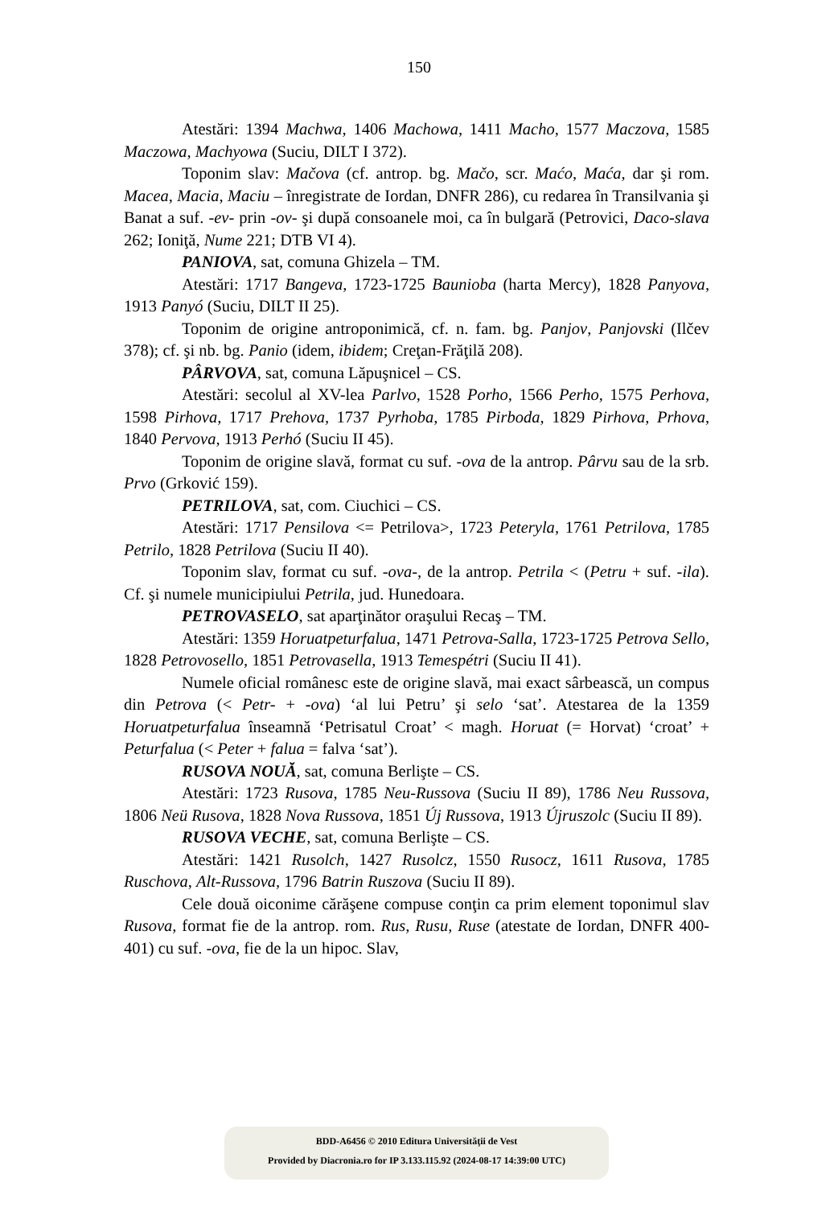150
Atestări: 1394 Machwa, 1406 Machowa, 1411 Macho, 1577 Maczova, 1585 Maczowa, Machyowa (Suciu, DILT I 372).
Toponim slav: Mačova (cf. antrop. bg. Mačo, scr. Maćo, Maća, dar şi rom. Macea, Macia, Maciu – înregistrate de Iordan, DNFR 286), cu redarea în Transilvania şi Banat a suf. -ev- prin -ov- şi după consoanele moi, ca în bulgară (Petrovici, Daco-slava 262; Ioniţă, Nume 221; DTB VI 4).
PANIOVA, sat, comuna Ghizela – TM.
Atestări: 1717 Bangeva, 1723-1725 Baunioba (harta Mercy), 1828 Panyova, 1913 Panyó (Suciu, DILT II 25).
Toponim de origine antroponimică, cf. n. fam. bg. Panjov, Panjovski (Ilčev 378); cf. şi nb. bg. Panio (idem, ibidem; Creţan-Frăţilă 208).
PÂRVOVA, sat, comuna Lăpuşnicel – CS.
Atestări: secolul al XV-lea Parlvo, 1528 Porho, 1566 Perho, 1575 Perhova, 1598 Pirhova, 1717 Prehova, 1737 Pyrhoba, 1785 Pirboda, 1829 Pirhova, Prhova, 1840 Pervova, 1913 Perhó (Suciu II 45).
Toponim de origine slavă, format cu suf. -ova de la antrop. Pârvu sau de la srb. Prvo (Grković 159).
PETRILOVA, sat, com. Ciuchici – CS.
Atestări: 1717 Pensilova <= Petrilova>, 1723 Peteryla, 1761 Petrilova, 1785 Petrilo, 1828 Petrilova (Suciu II 40).
Toponim slav, format cu suf. -ova-, de la antrop. Petrila < (Petru + suf. -ila). Cf. şi numele municipiului Petrila, jud. Hunedoara.
PETROVASELO, sat aparţinător oraşului Recaş – TM.
Atestări: 1359 Horuatpeturfalua, 1471 Petrova-Salla, 1723-1725 Petrova Sello, 1828 Petrovosello, 1851 Petrovasella, 1913 Temespétri (Suciu II 41).
Numele oficial românesc este de origine slavă, mai exact sârbească, un compus din Petrova (< Petr- + -ova) ‘al lui Petru’ şi selo ‘sat’. Atestarea de la 1359 Horuatpeturfalua înseamnă ‘Petrisatul Croat’ < magh. Horuat (= Horvat) ‘croat’ + Peturfalua (< Peter + falua = falva ‘sat’).
RUSOVA NOUĂ, sat, comuna Berlişte – CS.
Atestări: 1723 Rusova, 1785 Neu-Russova (Suciu II 89), 1786 Neu Russova, 1806 Neü Rusova, 1828 Nova Russova, 1851 Új Russova, 1913 Újruszolc (Suciu II 89).
RUSOVA VECHE, sat, comuna Berlişte – CS.
Atestări: 1421 Rusolch, 1427 Rusolcz, 1550 Rusocz, 1611 Rusova, 1785 Ruschova, Alt-Russova, 1796 Batrin Ruszova (Suciu II 89).
Cele două oiconime cărăşene compuse conţin ca prim element toponimul slav Rusova, format fie de la antrop. rom. Rus, Rusu, Ruse (atestate de Iordan, DNFR 400-401) cu suf. -ova, fie de la un hipoc. Slav,
BDD-A6456 © 2010 Editura Universităţii de Vest
Provided by Diacronia.ro for IP 3.133.115.92 (2024-08-17 14:39:00 UTC)